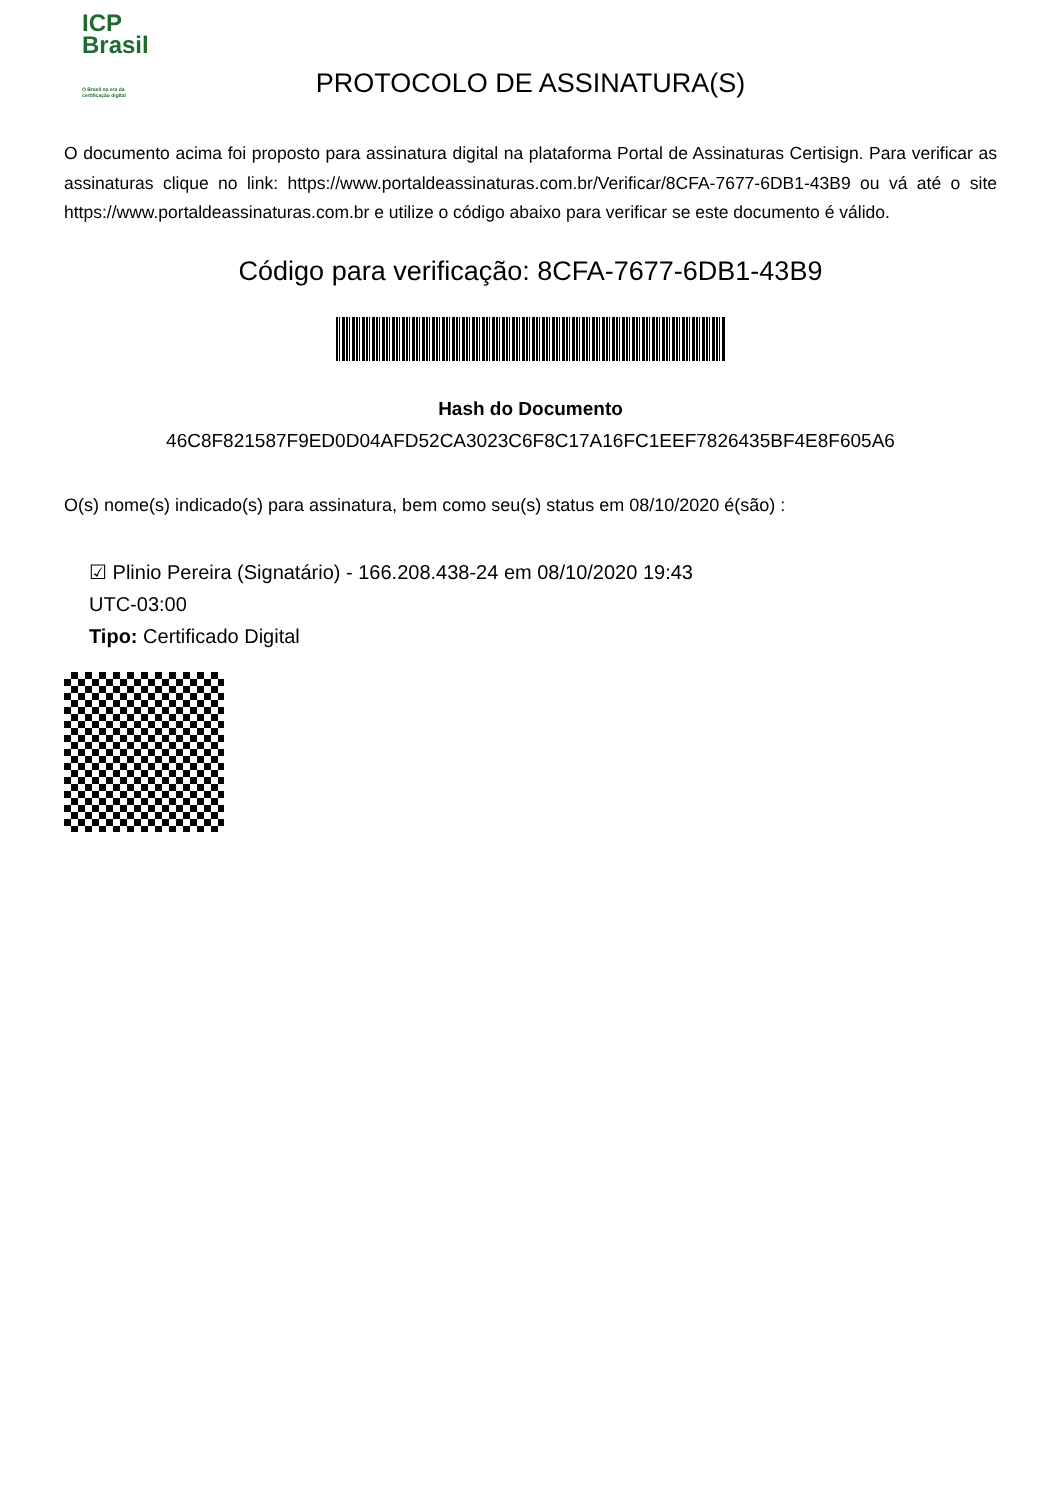ICP
Brasil
O Brasil na era da certificação digital
PROTOCOLO DE ASSINATURA(S)
O documento acima foi proposto para assinatura digital na plataforma Portal de Assinaturas Certisign. Para verificar as assinaturas clique no link: https://www.portaldeassinaturas.com.br/Verificar/8CFA-7677-6DB1-43B9 ou vá até o site https://www.portaldeassinaturas.com.br e utilize o código abaixo para verificar se este documento é válido.
Código para verificação: 8CFA-7677-6DB1-43B9
Hash do Documento
46C8F821587F9ED0D04AFD52CA3023C6F8C17A16FC1EEF7826435BF4E8F605A6
O(s) nome(s) indicado(s) para assinatura, bem como seu(s) status em 08/10/2020 é(são) :
☑ Plinio Pereira (Signatário) - 166.208.438-24 em 08/10/2020 19:43
UTC-03:00
Tipo: Certificado Digital